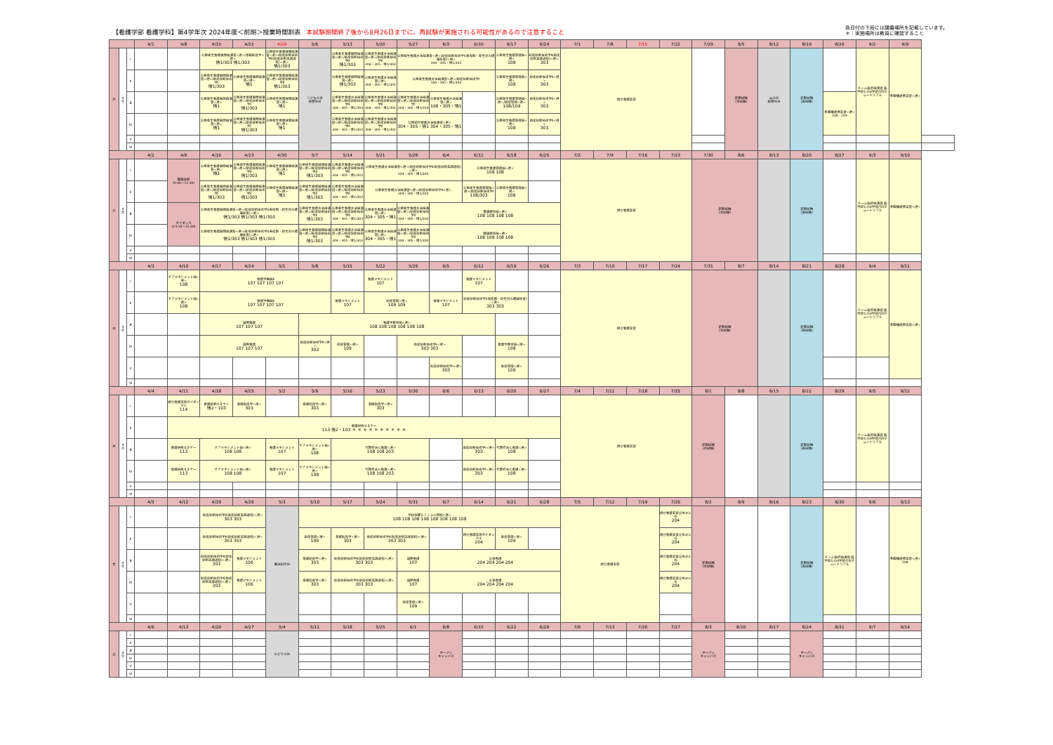【看護学部 看護学科】第4学年次 2024年度＜前期＞授業時間割表 本試験期間終了後から8月26日までに、再試験が実施される可能性があるので注意すること
各日付の下段には講義場所を記載しています。
＊：実施場所は教員に確認すること
| | | | 4/1 | 4/8 | 4/15 | 4/22 | 4/29 | 5/6 | 5/13 | 5/20 | 5/27 | 6/3 | 6/10 | 6/17 | 6/24 | 7/1 | 7/8 | 7/15 | 7/22 | 7/29 | 8/5 | 8/12 | 8/19 | 8/26 | 9/2 | 9/9 | |
| --- | --- | --- | --- | --- | --- | --- | --- | --- | --- | --- | --- | --- | --- | --- | --- | --- | --- | --- | --- | --- | --- | --- | --- | --- | --- | --- | --- |
| 月 | 4 年 | Ⅰ | | | 公衆衛生看護展開論演習<選>/基礎助産学<選> 情1/303 情1/303 | | 公衆衛生看護展開論演習<選>/助産診断技術学Ⅱ(助産診断実践過程)<選> 情1/303 | こどもの日 振替休日 | 公衆衛生看護展開論演習<選>/助産診断技術学Ⅱ 情1/303 | 公衆衛生看護方法論演習<選>/助産診断技術学Ⅱ 304・305・情1/303 | 公衆衛生看護方法論演習<選>/助産診断技術学Ⅰ(周産期・新生児の健康診査)<選> 304・305・情1/303 | | | 公衆衛生看護管理論<選> 108 | 助産診断技術学Ⅱ(助産診断実践過程)<選> 303 | 統合看護実習 | | | | | 定期試験 (本試験) | 山の日 振替休日 | 定期試験 (再試験) | | チーム医療論演習 医学部との4学部合同チュートリアル | 多職種連携実習<選> | |
| | | Ⅱ | | | 公衆衛生看護展開論演習<選>/助産診断技術学Ⅰ 情1/303 | 公衆衛生看護展開論演習<選> 情1 | 公衆衛生看護展開論演習<選>/助産診断技術学Ⅱ 情1/303 | | 公衆衛生看護展開論演習<選> 情1/303 | 公衆衛生看護方法論演習<選> 304・305・情1/303 | 公衆衛生看護方法論演習<選>/助産診断技術学Ⅰ 304・305・情1/303 | | | 公衆衛生看護管理論<選> 108 | 助産診断技術学Ⅱ<選> 303 | | | | | | | | | | | | |
| | | Ⅲ | | | 公衆衛生看護展開論演習<選> 情1 | 公衆衛生看護展開論演習<選>/助産診断技術学Ⅰ 情1/303 | 公衆衛生看護展開論演習<選> 情1 | | 公衆衛生看護方法論演習<選>/助産診断技術学Ⅱ 304・305・情1/303 | 公衆衛生看護方法論演習<選>/助産診断技術学Ⅱ 304・305・情1/303 | 公衆衛生看護方法論演習<選>/助産診断技術学Ⅰ 304・305・情1/303 | 公衆衛生看護方法論演習<選> 108・305・情1 | | 公衆衛生看護管理論<選>/助産管理<選> 108/109 | 助産診断技術学Ⅱ<選> 303 | | | | | | | | | 多職種連携実習<選> 108・109 | | | |
| | | Ⅳ | | | 公衆衛生看護展開論演習<選> 情1 | 公衆衛生看護展開論演習<選>/助産診断技術学Ⅰ 情1/303 | 公衆衛生看護展開論演習<選> 情1 | | 公衆衛生看護方法論演習<選>/助産診断技術学Ⅱ 304・305・情1/303 | 公衆衛生看護方法論演習<選>/助産診断技術学Ⅱ 304・305・情1/303 | 公衆衛生看護方法論演習<選> 304・305・情1 304・305・情1 | | | 公衆衛生看護管理論<選> 108 | 助産診断技術学Ⅱ<選> 303 | | | | | | | | | | | | |
| | | Ⅴ | | | | | | | | | | | | | | | | | | | | | | | | | |
| | | Ⅵ | | | | | | | | | | | | | | | | | | | | | | | | | |
| | | | 4/2 | 4/9 | 4/16 | 4/23 | 4/30 | 5/7 | 5/14 | 5/21 | 5/28 | 6/4 | 6/11 | 6/18 | 6/25 | 7/2 | 7/9 | 7/16 | 7/23 | 7/30 | 8/6 | 8/13 | 8/20 | 8/27 | 9/3 | 9/10 | |
| 火 | 4 年 | Ⅰ | | 健康診断 (9:45～12:30) | 公衆衛生看護展開論演習<選> 情1 | 公衆衛生看護展開論演習<選>/助産診断技術学Ⅱ 情1/303 | 公衆衛生看護展開論演習<選> 情1 | 公衆衛生看護展開論演習<選>/助産診断技術学Ⅱ 情1/303 | 公衆衛生看護方法論演習<選>/助産診断技術学Ⅱ 304・305・情1/303 | 公衆衛生看護方法論演習<選>/助産診断技術学Ⅱ(助産診断実践過程)<選> 304・305・情1/303 | | | 公衆衛生看護管理論<選> 108 108 | | | 統合看護実習 | | | | 定期試験 (本試験) | | | 定期試験 (再試験) | | チーム医療論演習 医学部との4学部合同チュートリアル | 多職種連携実習<選> | |
| | | Ⅱ | | | 公衆衛生看護展開論演習<選>/助産診断技術学Ⅰ 情1/303 | 公衆衛生看護展開論演習<選>/助産診断技術学Ⅱ 情1/303 | 公衆衛生看護展開論演習<選> 情1 | 公衆衛生看護展開論演習<選>/助産診断技術学Ⅱ 情1/303 | 公衆衛生看護方法論演習<選>/助産診断技術学Ⅱ 304・305・情1/303 | 公衆衛生看護方法論演習<選>/助産診断技術学Ⅱ<選> 304・305・情1/303 | | | 公衆衛生看護管理論<選>/助産診断技術学Ⅰ 108/303 | 公衆衛生看護管理論<選> 108 | | | | | | | | | | | | | |
| | | Ⅲ | | ガイダンス (13:30～15:30) | 公衆衛生看護展開論演習<選>/助産診断技術学Ⅰ(周産期・新生児の健康診査)<選> 情1/303 情1/303 情1/303 | | | 公衆衛生看護方法論演習<選>/助産診断技術学Ⅱ 情1/303 | 公衆衛生看護方法論演習<選>/助産診断技術学Ⅱ 304・305・情1/303 | 公衆衛生看護方法論演習<選> 304・305・情1 | 公衆衛生看護方法論演習<選>/助産診断技術学Ⅱ 304・305・情1/303 | 健康教育論<選> 108 108 108 108 | | | | | | | | | | | | | | | |
| | | Ⅳ | | | 公衆衛生看護展開論演習<選>/助産診断技術学Ⅰ(周産期・新生児の健康診査)<選> 情1/303 情1/303 情1/303 | | | 公衆衛生看護展開論演習<選>/助産診断技術学Ⅱ 情1/303 | 公衆衛生看護方法論演習<選>/助産診断技術学Ⅱ 304・305・情1/303 | 公衆衛生看護方法論演習<選> 304・305・情1 | 公衆衛生看護方法論演習<選>/助産診断技術学Ⅱ 304・305・情1/303 | 健康教育論<選> 108 108 108 108 | | | | | | | | | | | | | | | |
| | | Ⅴ | | | | | | | | | | | | | | | | | | | | | | | | | |
| | | Ⅵ | | | | | | | | | | | | | | | | | | | | | | | | | |
| | | | 4/3 | 4/10 | 4/17 | 4/24 | 5/1 | 5/8 | 5/15 | 5/22 | 5/29 | 6/5 | 6/12 | 6/19 | 6/26 | 7/3 | 7/10 | 7/17 | 7/24 | 7/31 | 8/7 | 8/14 | 8/21 | 8/28 | 9/4 | 9/11 | |
| 水 | 4 年 | Ⅰ | | ケアマネジメント論<選> 108 | 看護学概論Ⅱ 107 107 107 107 | | | | | 看護マネジメント 107 | | | 看護マネジメント 107 | | | 統合看護実習 | | | | 定期試験 (本試験) | | | 定期試験 (再試験) | | チーム医療論演習 医学部との4学部合同チュートリアル | 多職種連携実習<選> | |
| | | Ⅱ | | ケアマネジメント論<選> 108 | 看護学概論Ⅱ 107 107 107 107 | | | | 看護マネジメント 107 | 助産管理<選> 109 109 | | 看護マネジメント 107 | 助産診断技術学Ⅰ(周産期・新生児の健康診査)<選> 303 303 | | | | | | | | | | | | | | |
| | | Ⅲ | | | 国際看護 107 107 107 | | | 看護学教育論<選> 108 108 108 108 108 108 | | | | | | | | | | | | | | | | | | | |
| | | Ⅳ | | | 国際看護 107 107 107 | | | 助産診断技術学Ⅱ<選> 303 | 助産管理<選> 109 | | 助産診断技術学Ⅰ<選> 303 303 | | | 看護学教育論<選> 108 | | | | | | | | | | | | | |
| | | Ⅴ | | | | | | | | | | 助産診断技術学Ⅰ<選> 303 | | 助産管理<選> 109 | | | | | | | | | | | | | |
| | | Ⅵ | | | | | | | | | | | | | | | | | | | | | | | | | |
| | | | 4/4 | 4/11 | 4/18 | 4/25 | 5/2 | 5/9 | 5/16 | 5/23 | 5/30 | 6/6 | 6/13 | 6/20 | 6/27 | 7/4 | 7/11 | 7/18 | 7/25 | 8/1 | 8/8 | 8/15 | 8/22 | 8/29 | 9/5 | 9/12 | |
| 木 | 4 年 | Ⅰ | | 統合看護実習ガイダンス① 114 | 看護研究セミナー 情2・103 | 基礎助産学<選> 303 | | 基礎助産学<選> 303 | | 基礎助産学<選> 303 | | | | | | 統合看護実習 | | | | 定期試験 (本試験) | | | 定期試験 (再試験) | | チーム医療論演習 医学部との4学部合同チュートリアル | | |
| | | Ⅱ | | 看護研究セミナー 113 情2・103 ＊ ＊ ＊ ＊ ＊ ＊ ＊ ＊ ＊ ＊ | | | | | | | | | | | | | | | | | | | | | | | |
| | | Ⅲ | | 看護研究セミナー 113 | ケアマネジメント論<選> 108 108 | | 看護マネジメント 107 | ケアマネジメント論<選> 108 | 代替療法と看護<選> 108 108 203 | | | | 助産診断技術学Ⅰ<選> 303 | 代替療法と看護<選> 108 | | | | | | | | | | | | | |
| | | Ⅳ | | 看護研究セミナー 113 | ケアマネジメント論<選> 108 108 | | 看護マネジメント 107 | ケアマネジメント論<選> 108 | 代替療法と看護<選> 108 108 203 | | | | 助産診断技術学Ⅰ<選> 303 | 代替療法と看護<選> 108 | | | | | | | | | | | | | |
| | | Ⅴ | | | | | | | | | | | | | | | | | | | | | | | | | |
| | | Ⅵ | | | | | | | | | | | | | | | | | | | | | | | | | |
| | | | 4/5 | 4/12 | 4/19 | 4/26 | 5/3 | 5/10 | 5/17 | 5/24 | 5/31 | 6/7 | 6/14 | 6/21 | 6/28 | 7/5 | 7/12 | 7/19 | 7/26 | 8/2 | 8/9 | 8/16 | 8/23 | 8/30 | 9/6 | 9/13 | |
| 金 | 4 年 | Ⅰ | | | 助産診断技術学Ⅱ(助産診断実践過程)<選> 303 303 | | 憲法記念日 | 学校保健とこころの問題<選> 108 108 108 108 108 108 108 108 | | | | | | | | 統合看護実習 | | | 統合看護実習全体まとめ 204 | 定期試験 (本試験) | | | 定期試験 (再試験) | チーム医療論演習 医学部との4学部合同チュートリアル | | 多職種連携実習<選> 108 | |
| | | Ⅱ | | | 助産診断技術学Ⅱ(助産診断実践過程)<選> 303 303 | | | 助産管理<選> 109 | 基礎助産学<選> 303 | 助産診断技術学Ⅱ(助産診断実践過程)<選> 303 303 | | | 統合看護実習ガイダンス② 204 | 助産管理<選> 109 | | | | | 統合看護実習全体まとめ 204 | | | | | | | | |
| | | Ⅲ | | | 助産診断技術学Ⅱ(助産診断実践過程)<選> 303 | 看護マネジメント 106 | | 基礎助産学<選> 303 | 助産診断技術学Ⅱ(助産診断実践過程)<選> 303 303 | | 国際看護 107 | 災害看護 204 204 204 204 | | | | | | | 統合看護実習全体まとめ 204 | | | | | | | | |
| | | Ⅳ | | | 助産診断技術学Ⅱ(助産診断実践過程)<選> 303 | 看護マネジメント 106 | | 基礎助産学<選> 303 | 助産診断技術学Ⅱ(助産診断実践過程)<選> 303 303 | | 国際看護 107 | 災害看護 204 204 204 204 | | | | | | | 統合看護実習全体まとめ 204 | | | | | | | | |
| | | Ⅴ | | | | | | | | | 助産管理<選> 109 | | | | | | | | | | | | | | | | |
| | | Ⅵ | | | | | | | | | | | | | | | | | | | | | | | | | |
| | | | 4/6 | 4/13 | 4/20 | 4/27 | 5/4 | 5/11 | 5/18 | 5/25 | 6/1 | 6/8 | 6/15 | 6/22 | 6/29 | 7/6 | 7/13 | 7/20 | 7/27 | 8/3 | 8/10 | 8/17 | 8/24 | 8/31 | 9/7 | 9/14 | |
| 土 | 4 年 | Ⅰ | | | | | みどりの日 | | | | | オープン キャンパス | | | | | | | | オープン キャンパス | | | オープン キャンパス | | | | |
| | | Ⅱ | | | | | | | | | | | | | | | | | | | | | | | | | |
| | | Ⅲ | | | | | | | | | | | | | | | | | | | | | | | | | |
| | | Ⅳ | | | | | | | | | | | | | | | | | | | | | | | | | |
| | | Ⅴ | | | | | | | | | | | | | | | | | | | | | | | | | |
| | | Ⅵ | | | | | | | | | | | | | | | | | | | | | | | | | |